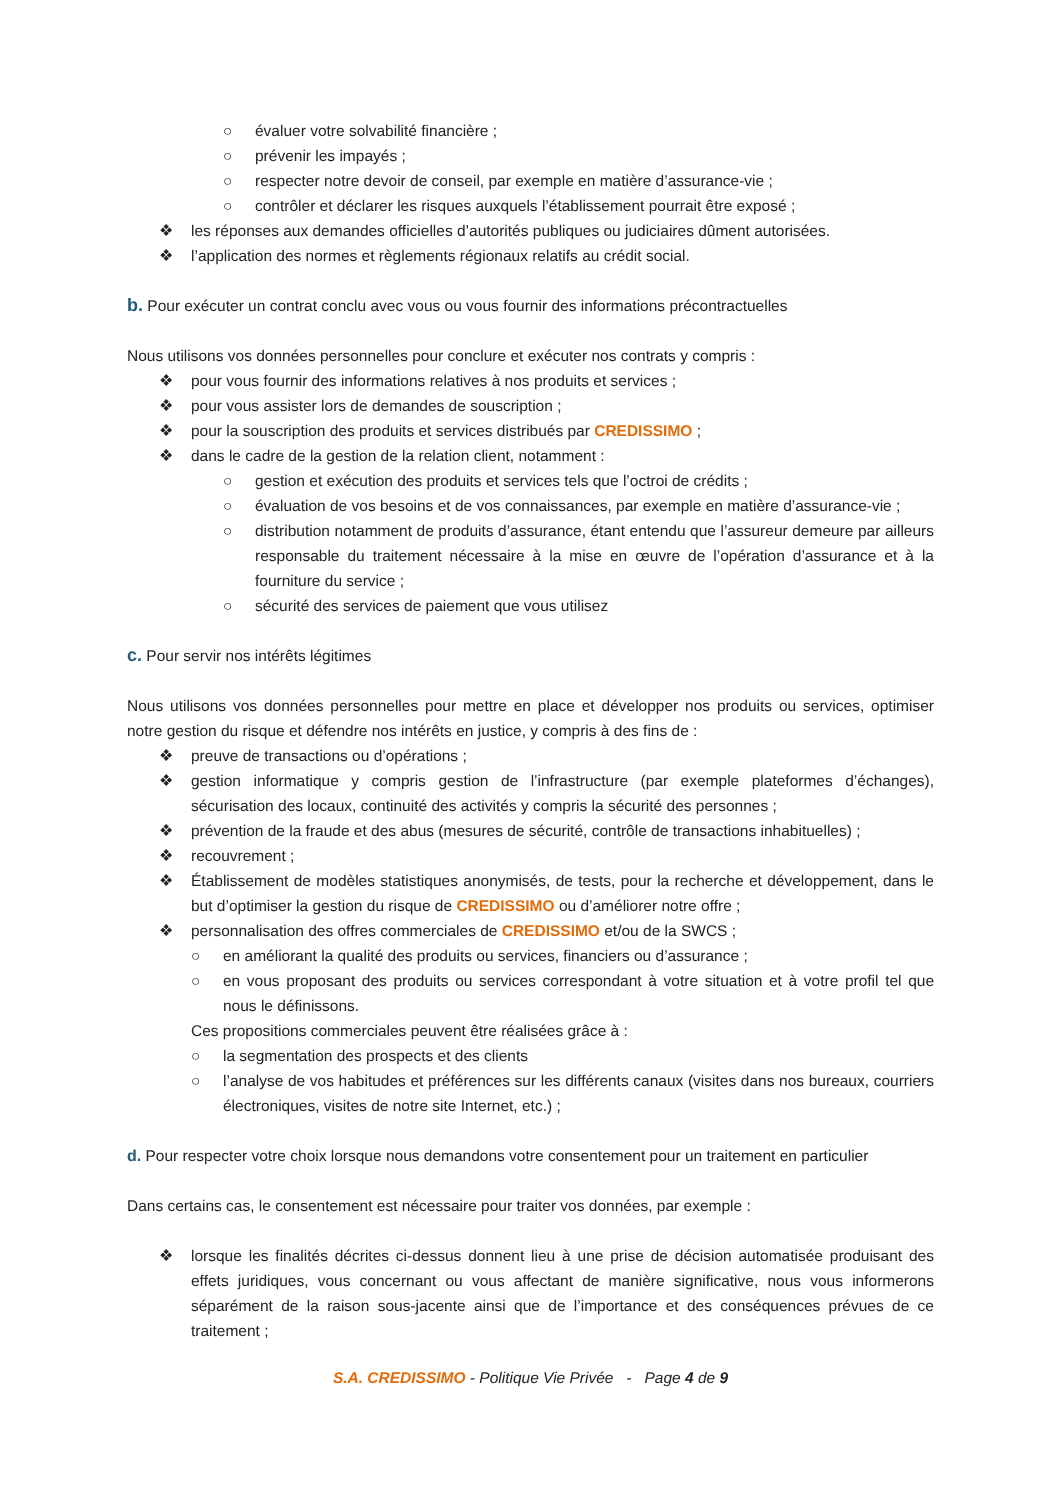○ évaluer votre solvabilité financière ;
○ prévenir les impayés ;
○ respecter notre devoir de conseil, par exemple en matière d’assurance-vie ;
○ contrôler et déclarer les risques auxquels l’établissement pourrait être exposé ;
❖ les réponses aux demandes officielles d’autorités publiques ou judiciaires dûment autorisées.
❖ l’application des normes et règlements régionaux relatifs au crédit social.
b. Pour exécuter un contrat conclu avec vous ou vous fournir des informations précontractuelles
Nous utilisons vos données personnelles pour conclure et exécuter nos contrats y compris :
❖ pour vous fournir des informations relatives à nos produits et services ;
❖ pour vous assister lors de demandes de souscription ;
❖ pour la souscription des produits et services distribués par CREDISSIMO ;
❖ dans le cadre de la gestion de la relation client, notamment :
○ gestion et exécution des produits et services tels que l’octroi de crédits ;
○ évaluation de vos besoins et de vos connaissances, par exemple en matière d’assurance-vie ;
○ distribution notamment de produits d’assurance, étant entendu que l’assureur demeure par ailleurs responsable du traitement nécessaire à la mise en œuvre de l’opération d’assurance et à la fourniture du service ;
○ sécurité des services de paiement que vous utilisez
c. Pour servir nos intérêts légitimes
Nous utilisons vos données personnelles pour mettre en place et développer nos produits ou services, optimiser notre gestion du risque et défendre nos intérêts en justice, y compris à des fins de :
❖ preuve de transactions ou d’opérations ;
❖ gestion informatique y compris gestion de l’infrastructure (par exemple plateformes d’échanges), sécurisation des locaux, continuité des activités y compris la sécurité des personnes ;
❖ prévention de la fraude et des abus (mesures de sécurité, contrôle de transactions inhabituelles) ;
❖ recouvrement ;
❖ Établissement de modèles statistiques anonymisés, de tests, pour la recherche et développement, dans le but d’optimiser la gestion du risque de CREDISSIMO ou d’améliorer notre offre ;
❖ personnalisation des offres commerciales de CREDISSIMO et/ou de la SWCS ;
○ en améliorant la qualité des produits ou services, financiers ou d’assurance ;
○ en vous proposant des produits ou services correspondant à votre situation et à votre profil tel que nous le définissons.
Ces propositions commerciales peuvent être réalisées grâce à :
○ la segmentation des prospects et des clients
○ l’analyse de vos habitudes et préférences sur les différents canaux (visites dans nos bureaux, courriers électroniques, visites de notre site Internet, etc.) ;
d. Pour respecter votre choix lorsque nous demandons votre consentement pour un traitement en particulier
Dans certains cas, le consentement est nécessaire pour traiter vos données, par exemple :
❖ lorsque les finalités décrites ci-dessus donnent lieu à une prise de décision automatisée produisant des effets juridiques, vous concernant ou vous affectant de manière significative, nous vous informerons séparément de la raison sous-jacente ainsi que de l’importance et des conséquences prévues de ce traitement ;
S.A. CREDISSIMO - Politique Vie Privée - Page 4 de 9